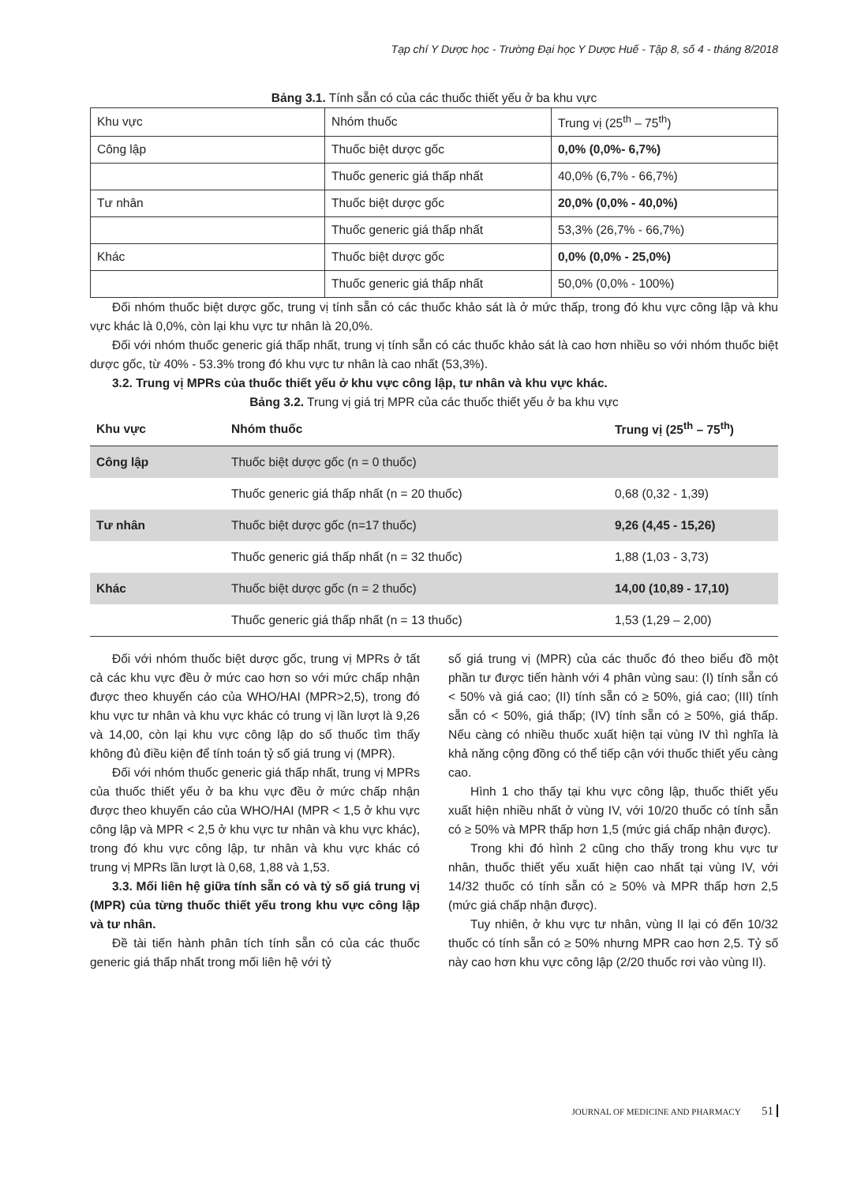Tạp chí Y Dược học - Trường Đại học Y Dược Huế - Tập 8, số 4 - tháng 8/2018
Bảng 3.1. Tính sẵn có của các thuốc thiết yếu ở ba khu vực
| Khu vực | Nhóm thuốc | Trung vị (25<sup>th</sup> – 75<sup>th</sup>) |
| Công lập | Thuốc biệt dược gốc | 0,0% (0,0%- 6,7%) |
| | Thuốc generic giá thấp nhất | 40,0% (6,7% - 66,7%) |
| Tư nhân | Thuốc biệt dược gốc | 20,0% (0,0% - 40,0%) |
| | Thuốc generic giá thấp nhất | 53,3% (26,7% - 66,7%) |
| Khác | Thuốc biệt dược gốc | 0,0% (0,0% - 25,0%) |
| | Thuốc generic giá thấp nhất | 50,0% (0,0% - 100%) |
Đối nhóm thuốc biệt dược gốc, trung vị tính sẵn có các thuốc khảo sát là ở mức thấp, trong đó khu vực công lập và khu vực khác là 0,0%, còn lại khu vực tư nhân là 20,0%.
Đối với nhóm thuốc generic giá thấp nhất, trung vị tính sẵn có các thuốc khảo sát là cao hơn nhiều so với nhóm thuốc biệt dược gốc, từ 40% - 53.3% trong đó khu vực tư nhân là cao nhất (53,3%).
3.2. Trung vị MPRs của thuốc thiết yếu ở khu vực công lập, tư nhân và khu vực khác.
Bảng 3.2. Trung vị giá trị MPR của các thuốc thiết yếu ở ba khu vực
| Khu vực | Nhóm thuốc | Trung vị (25<sup>th</sup> – 75<sup>th</sup>) |
| --- | --- | --- |
| Công lập | Thuốc biệt dược gốc (n = 0 thuốc) | |
| | Thuốc generic giá thấp nhất (n = 20 thuốc) | 0,68 (0,32 - 1,39) |
| Tư nhân | Thuốc biệt dược gốc (n=17 thuốc) | 9,26 (4,45 - 15,26) |
| | Thuốc generic giá thấp nhất (n = 32 thuốc) | 1,88 (1,03 - 3,73) |
| Khác | Thuốc biệt dược gốc (n = 2 thuốc) | 14,00 (10,89 - 17,10) |
| | Thuốc generic giá thấp nhất (n = 13 thuốc) | 1,53 (1,29 – 2,00) |
Đối với nhóm thuốc biệt dược gốc, trung vị MPRs ở tất cả các khu vực đều ở mức cao hơn so với mức chấp nhận được theo khuyến cáo của WHO/HAI (MPR>2,5), trong đó khu vực tư nhân và khu vực khác có trung vị lần lượt là 9,26 và 14,00, còn lại khu vực công lập do số thuốc tìm thấy không đủ điều kiện để tính toán tỷ số giá trung vị (MPR).
Đối với nhóm thuốc generic giá thấp nhất, trung vị MPRs của thuốc thiết yếu ở ba khu vực đều ở mức chấp nhận được theo khuyến cáo của WHO/HAI (MPR < 1,5 ở khu vực công lập và MPR < 2,5 ở khu vực tư nhân và khu vực khác), trong đó khu vực công lập, tư nhân và khu vực khác có trung vị MPRs lần lượt là 0,68, 1,88 và 1,53.
3.3. Mối liên hệ giữa tính sẵn có và tỷ số giá trung vị (MPR) của từng thuốc thiết yếu trong khu vực công lập và tư nhân.
Đề tài tiến hành phân tích tính sẵn có của các thuốc generic giá thấp nhất trong mối liên hệ với tỷ
số giá trung vị (MPR) của các thuốc đó theo biểu đồ một phần tư được tiến hành với 4 phân vùng sau: (I) tính sẵn có < 50% và giá cao; (II) tính sẵn có ≥ 50%, giá cao; (III) tính sẵn có < 50%, giá thấp; (IV) tính sẵn có ≥ 50%, giá thấp. Nếu càng có nhiều thuốc xuất hiện tại vùng IV thì nghĩa là khả năng cộng đồng có thể tiếp cận với thuốc thiết yếu càng cao.
Hình 1 cho thấy tại khu vực công lập, thuốc thiết yếu xuất hiện nhiều nhất ở vùng IV, với 10/20 thuốc có tính sẵn có ≥ 50% và MPR thấp hơn 1,5 (mức giá chấp nhận được).
Trong khi đó hình 2 cũng cho thấy trong khu vực tư nhân, thuốc thiết yếu xuất hiện cao nhất tại vùng IV, với 14/32 thuốc có tính sẵn có ≥ 50% và MPR thấp hơn 2,5 (mức giá chấp nhận được).
Tuy nhiên, ở khu vực tư nhân, vùng II lại có đến 10/32 thuốc có tính sẵn có ≥ 50% nhưng MPR cao hơn 2,5. Tỷ số này cao hơn khu vực công lập (2/20 thuốc rơi vào vùng II).
JOURNAL OF MEDICINE AND PHARMACY 51